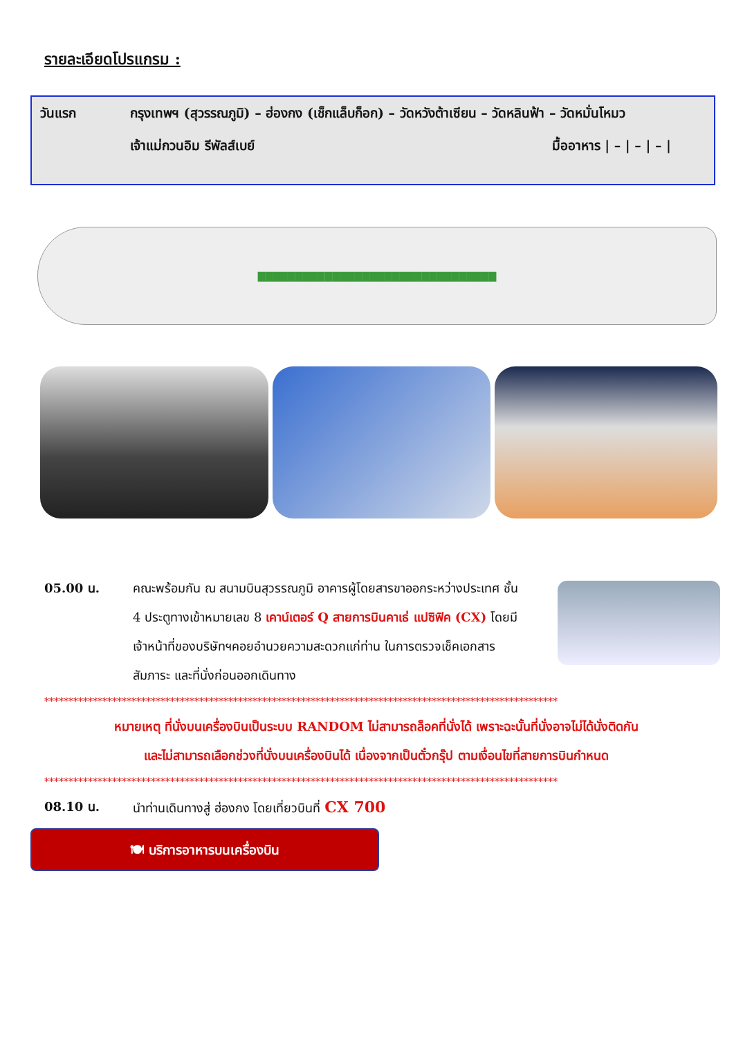รายละเอียดโปรแกรม :
วันแรก กรุงเทพฯ (สุวรรณภูมิ) – ฮ่องกง (เช็กแล็บก็อก) – วัดหวังต้าเซียน – วัดหลินฟ้า – วัดหมั่นโหมว
เจ้าแม่กวนอิม รีพัลส์เบย์ มื้ออาหาร | – | – | – |
▇▇▇▇▇▇▇▇▇▇▇▇▇▇▇▇▇▇▇▇▇▇▇▇▇▇▇▇▇▇▇▇
05.00 น. คณะพร้อมกัน ณ สนามบินสุวรรณภูมิ อาคารผู้โดยสารขาออกระหว่างประเทศ ชั้น 4 ประตูทางเข้าหมายเลข 8 เคาน์เตอร์ Q สายการบินคาเธ่ แปซิฟิค (CX) โดยมีเจ้าหน้าที่ของบริษัทฯคอยอำนวยความสะดวกแก่ท่าน ในการตรวจเช็คเอกสาร สัมภาระ และที่นั่งก่อนออกเดินทาง
**********************************************************************************************************
หมายเหตุ ที่นั่งบนเครื่องบินเป็นระบบ RANDOM ไม่สามารถล็อคที่นั่งได้ เพราะฉะนั้นที่นั่งอาจไม่ได้นั่งติดกัน
และไม่สามารถเลือกช่วงที่นั่งบนเครื่องบินได้ เนื่องจากเป็นตั๋วกรุ๊ป ตามเงื่อนไขที่สายการบินกำหนด
**********************************************************************************************************
08.10 น. นำท่านเดินทางสู่ ฮ่องกง โดยเที่ยวบินที่ CX 700
🍽 บริการอาหารบนเครื่องบิน